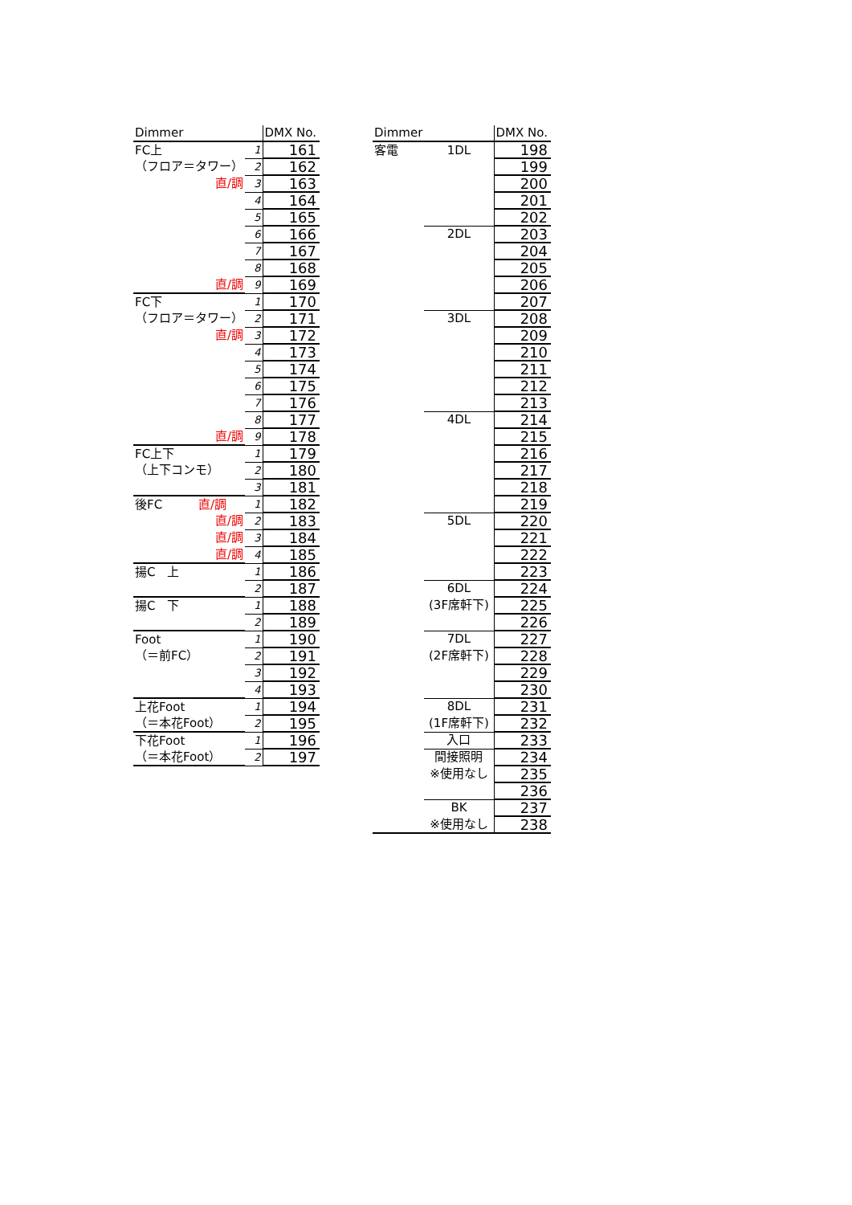| Dimmer | | DMX No. |
| FC上 | 1 | 161 |
| （フロア＝タワー） | 2 | 162 |
| 直/調 | 3 | 163 |
| | 4 | 164 |
| | 5 | 165 |
| | 6 | 166 |
| | 7 | 167 |
| | 8 | 168 |
| 直/調 | 9 | 169 |
| FC下 | 1 | 170 |
| （フロア＝タワー） | 2 | 171 |
| 直/調 | 3 | 172 |
| | 4 | 173 |
| | 5 | 174 |
| | 6 | 175 |
| | 7 | 176 |
| | 8 | 177 |
| 直/調 | 9 | 178 |
| FC上下 | 1 | 179 |
| （上下コンモ） | 2 | 180 |
| | 3 | 181 |
| 後FC 直/調 | 1 | 182 |
| 直/調 | 2 | 183 |
| 直/調 | 3 | 184 |
| 直/調 | 4 | 185 |
| 揚C 上 | 1 | 186 |
| | 2 | 187 |
| 揚C 下 | 1 | 188 |
| | 2 | 189 |
| Foot | 1 | 190 |
| （＝前FC） | 2 | 191 |
| | 3 | 192 |
| | 4 | 193 |
| 上花Foot | 1 | 194 |
| （＝本花Foot） | 2 | 195 |
| 下花Foot | 1 | 196 |
| （＝本花Foot） | 2 | 197 |
| Dimmer | | DMX No. |
| 客電 | 1DL | 198 |
| | | 199 |
| | | 200 |
| | | 201 |
| | | 202 |
| | 2DL | 203 |
| | | 204 |
| | | 205 |
| | | 206 |
| | | 207 |
| | 3DL | 208 |
| | | 209 |
| | | 210 |
| | | 211 |
| | | 212 |
| | | 213 |
| | 4DL | 214 |
| | | 215 |
| | | 216 |
| | | 217 |
| | | 218 |
| | | 219 |
| | 5DL | 220 |
| | | 221 |
| | | 222 |
| | | 223 |
| | 6DL | 224 |
| | (3F席軒下) | 225 |
| | | 226 |
| | 7DL | 227 |
| | (2F席軒下) | 228 |
| | | 229 |
| | | 230 |
| | 8DL | 231 |
| | (1F席軒下) | 232 |
| | 入口 | 233 |
| | 間接照明 | 234 |
| | ※使用なし | 235 |
| | | 236 |
| | BK | 237 |
| | ※使用なし | 238 |